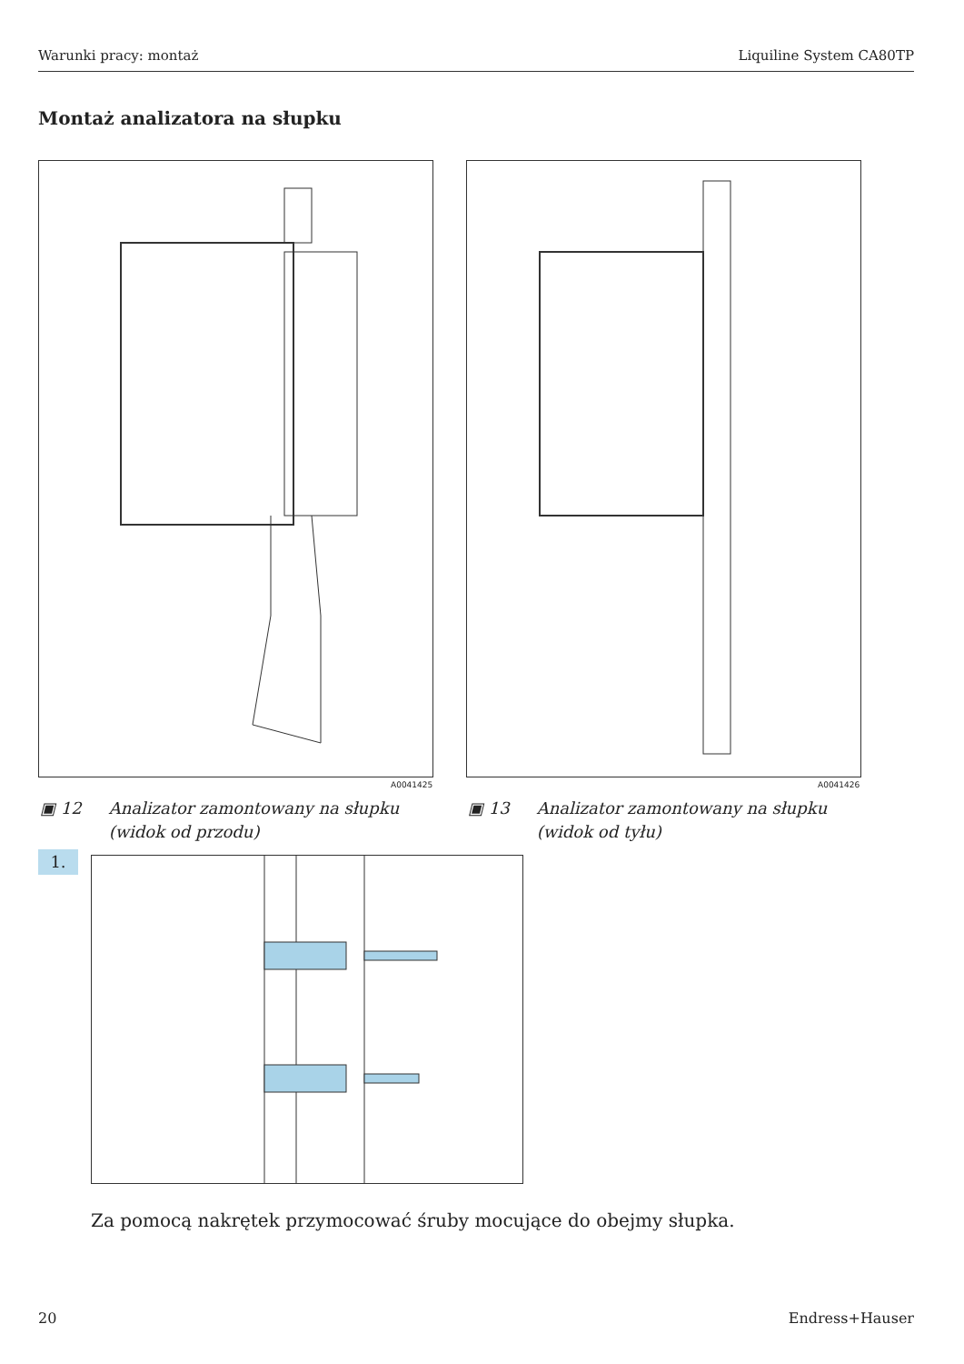Warunki pracy: montaż Liquiline System CA80TP
Montaż analizatora na słupku
A0041425 A0041426
▣ 12 Analizator zamontowany na słupku
(widok od przodu)
▣ 13 Analizator zamontowany na słupku
(widok od tyłu)
1.
Za pomocą nakrętek przymocować śruby mocujące do obejmy słupka.
20 Endress+Hauser